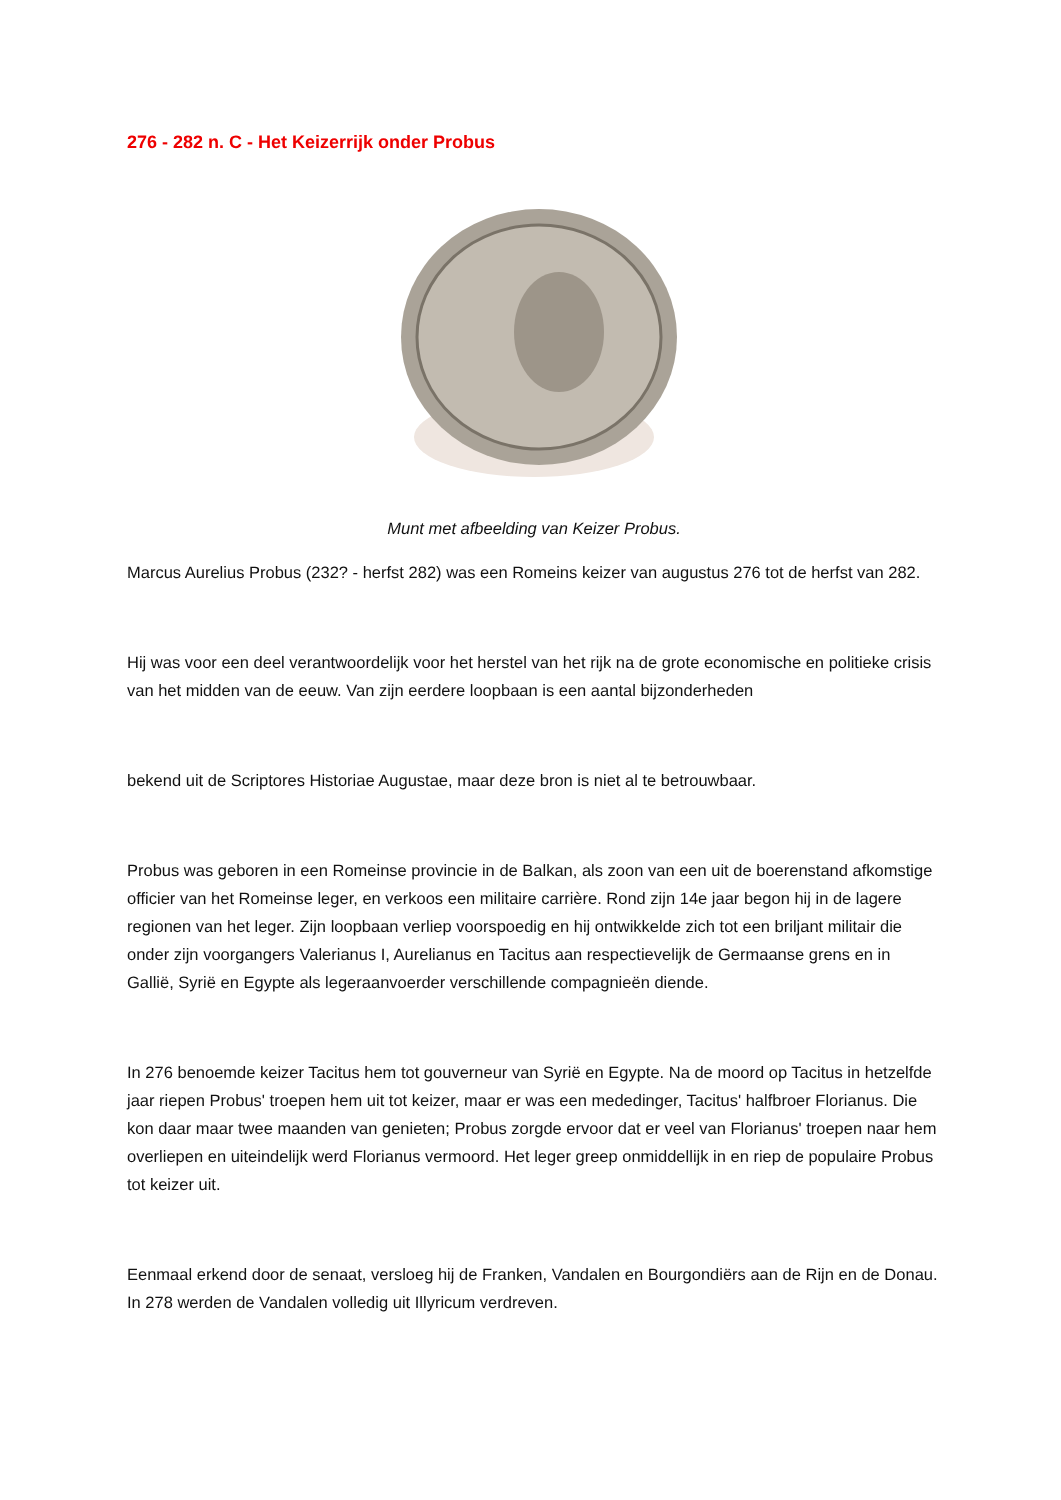276 - 282 n. C - Het Keizerrijk onder Probus
Munt met afbeelding van Keizer Probus.
Marcus Aurelius Probus (232? - herfst 282) was een Romeins keizer van augustus 276 tot de herfst van 282.
Hij was voor een deel verantwoordelijk voor het herstel van het rijk na de grote economische en politieke crisis van het midden van de eeuw. Van zijn eerdere loopbaan is een aantal bijzonderheden
bekend uit de Scriptores Historiae Augustae, maar deze bron is niet al te betrouwbaar.
Probus was geboren in een Romeinse provincie in de Balkan, als zoon van een uit de boerenstand afkomstige officier van het Romeinse leger, en verkoos een militaire carrière. Rond zijn 14e jaar begon hij in de lagere regionen van het leger. Zijn loopbaan verliep voorspoedig en hij ontwikkelde zich tot een briljant militair die onder zijn voorgangers Valerianus I, Aurelianus en Tacitus aan respectievelijk de Germaanse grens en in Gallië, Syrië en Egypte als legeraanvoerder verschillende compagnieën diende.
In 276 benoemde keizer Tacitus hem tot gouverneur van Syrië en Egypte. Na de moord op Tacitus in hetzelfde jaar riepen Probus' troepen hem uit tot keizer, maar er was een mededinger, Tacitus' halfbroer Florianus. Die kon daar maar twee maanden van genieten; Probus zorgde ervoor dat er veel van Florianus' troepen naar hem overliepen en uiteindelijk werd Florianus vermoord. Het leger greep onmiddellijk in en riep de populaire Probus tot keizer uit.
Eenmaal erkend door de senaat, versloeg hij de Franken, Vandalen en Bourgondiërs aan de Rijn en de Donau. In 278 werden de Vandalen volledig uit Illyricum verdreven.